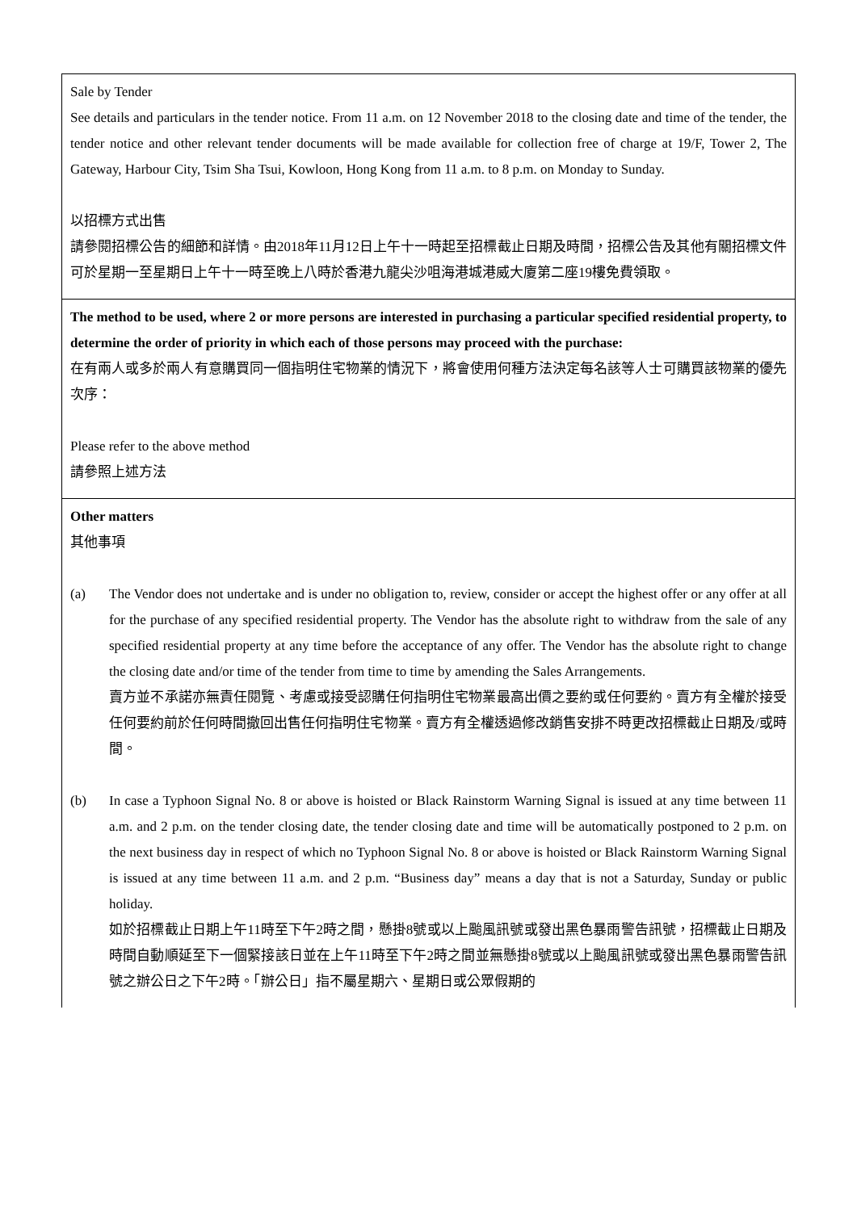| Sale by Tender See details and particulars in the tender notice. From 11 a.m. on 12 November 2018 to the closing date and time of the tender, the tender notice and other relevant tender documents will be made available for collection free of charge at 19/F, Tower 2, The Gateway, Harbour City, Tsim Sha Tsui, Kowloon, Hong Kong from 11 a.m. to 8 p.m. on Monday to Sunday. 以招標方式出售 請參閱招標公告的細節和詳情。由2018年11月12日上午十一時起至招標截止日期及時間，招標公告及其他有關招標文件可於星期一至星期日上午十一時至晚上八時於香港九龍尖沙咀海港城港威大廈第二座19樓免費領取。 |
| The method to be used, where 2 or more persons are interested in purchasing a particular specified residential property, to determine the order of priority in which each of those persons may proceed with the purchase: 在有兩人或多於兩人有意購買同一個指明住宅物業的情況下，將會使用何種方法決定每名該等人士可購買該物業的優先次序： Please refer to the above method 請參照上述方法 |
| Other matters 其他事項 (a) The Vendor does not undertake and is under no obligation to, review, consider or accept the highest offer or any offer at all for the purchase of any specified residential property. The Vendor has the absolute right to withdraw from the sale of any specified residential property at any time before the acceptance of any offer. The Vendor has the absolute right to change the closing date and/or time of the tender from time to time by amending the Sales Arrangements. 賣方並不承諾亦無責任閱覽、考慮或接受認購任何指明住宅物業最高出價之要約或任何要約。賣方有全權於接受任何要約前於任何時間撤回出售任何指明住宅物業。賣方有全權透過修改銷售安排不時更改招標截止日期及/或時間。 (b) In case a Typhoon Signal No. 8 or above is hoisted or Black Rainstorm Warning Signal is issued at any time between 11 a.m. and 2 p.m. on the tender closing date, the tender closing date and time will be automatically postponed to 2 p.m. on the next business day in respect of which no Typhoon Signal No. 8 or above is hoisted or Black Rainstorm Warning Signal is issued at any time between 11 a.m. and 2 p.m. “Business day” means a day that is not a Saturday, Sunday or public holiday. 如於招標截止日期上午11時至下午2時之間，懸掛8號或以上颱風訊號或發出黑色暴雨警告訊號，招標截止日期及時間自動順延至下一個緊接該日並在上午11時至下午2時之間並無懸掛8號或以上颱風訊號或發出黑色暴雨警告訊號之辦公日之下午2時。「辦公日」指不屬星期六、星期日或公眾假期的 |